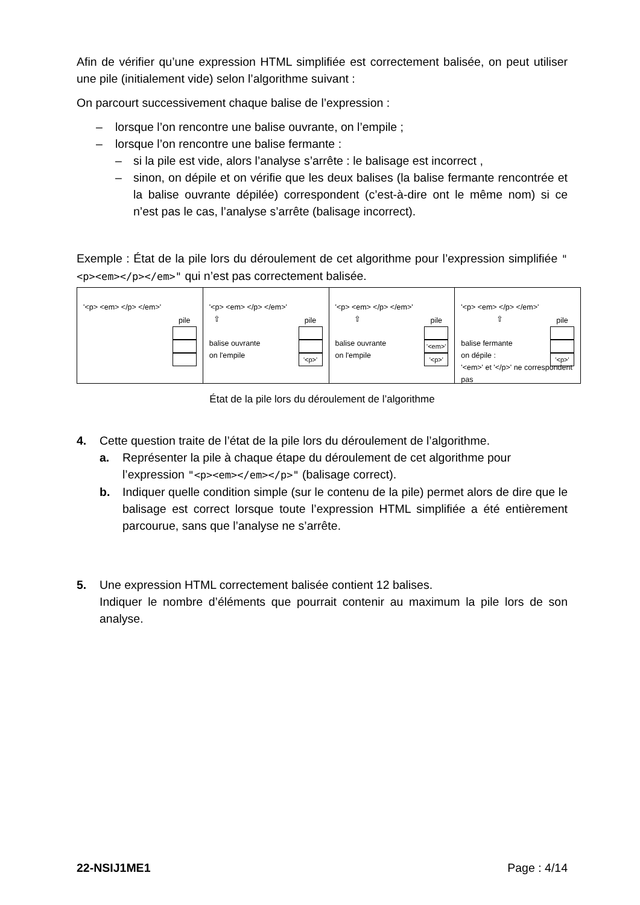Afin de vérifier qu’une expression HTML simplifiée est correctement balisée, on peut utiliser une pile (initialement vide) selon l’algorithme suivant :
On parcourt successivement chaque balise de l’expression :
– lorsque l’on rencontre une balise ouvrante, on l’empile ;
– lorsque l’on rencontre une balise fermante :
– si la pile est vide, alors l’analyse s’arrête : le balisage est incorrect ,
– sinon, on dépile et on vérifie que les deux balises (la balise fermante rencontrée et la balise ouvrante dépilée) correspondent (c’est-à-dire ont le même nom) si ce n’est pas le cas, l’analyse s’arrête (balisage incorrect).
Exemple : État de la pile lors du déroulement de cet algorithme pour l’expression simplifiée "<p><em></p></em>" qui n’est pas correctement balisée.
'<p> <em> </p> </em>'
pile
'<p> <em> </p> </em>'
⇧
balise ouvrante
on l'empile
pile
'<p>'
'<p> <em> </p> </em>'
⇧
balise ouvrante
on l'empile
pile
'<em>'
'<p>'
'<p> <em> </p> </em>'
⇧
balise fermante
on dépile :
'<em>' et '</p>' ne correspondent pas
pile
'<p>'
État de la pile lors du déroulement de l’algorithme
4. Cette question traite de l’état de la pile lors du déroulement de l’algorithme.
a. Représenter la pile à chaque étape du déroulement de cet algorithme pour l’expression "<p><em></em></p>" (balisage correct).
b. Indiquer quelle condition simple (sur le contenu de la pile) permet alors de dire que le balisage est correct lorsque toute l’expression HTML simplifiée a été entièrement parcourue, sans que l’analyse ne s’arrête.
5. Une expression HTML correctement balisée contient 12 balises.
Indiquer le nombre d’éléments que pourrait contenir au maximum la pile lors de son analyse.
22-NSIJ1ME1 Page : 4/14